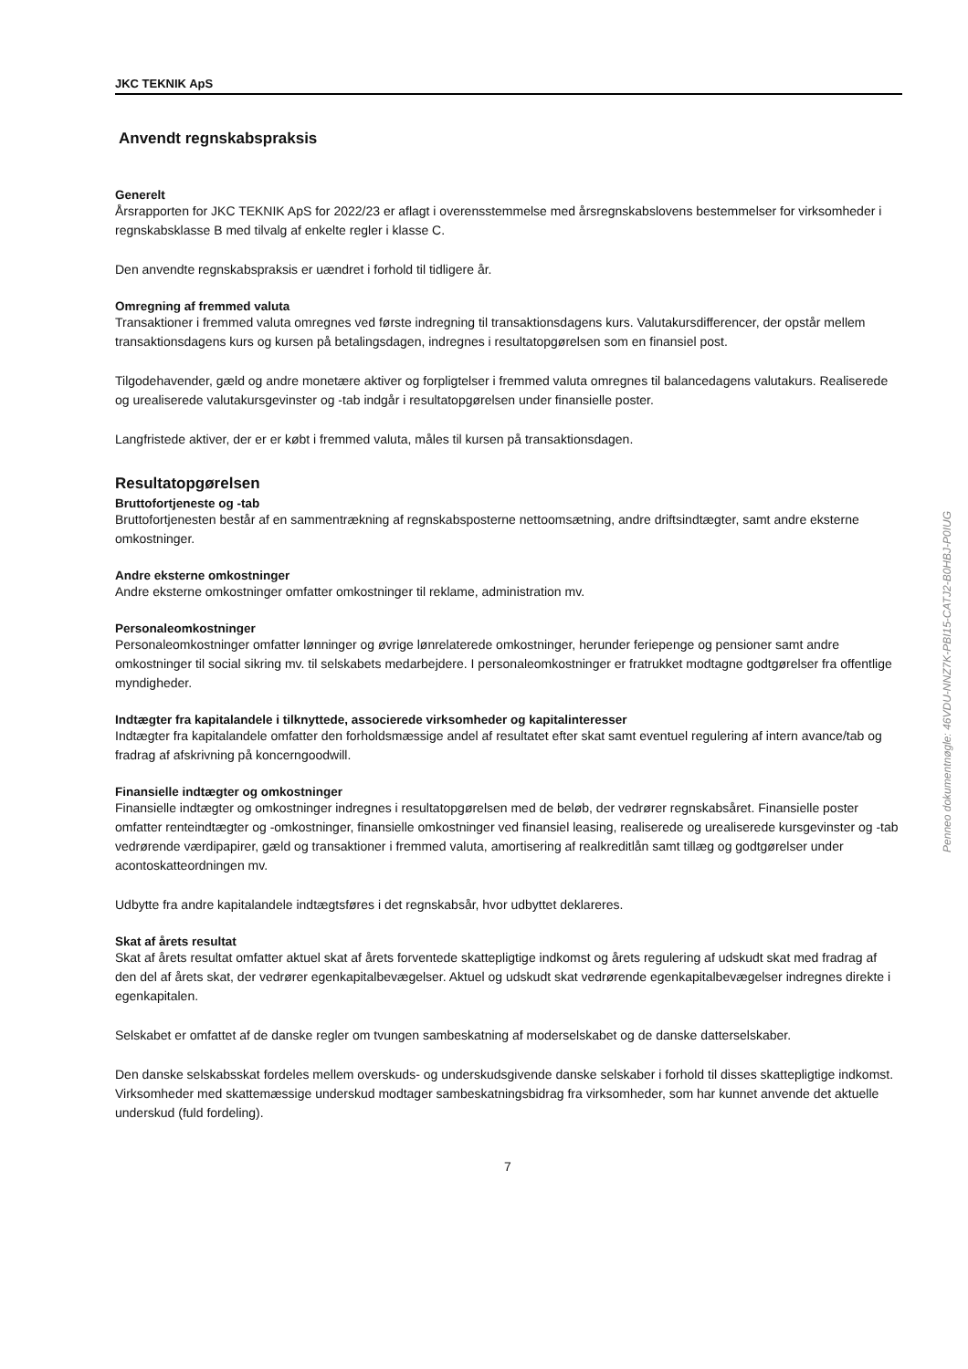JKC TEKNIK ApS
Anvendt regnskabspraksis
Generelt
Årsrapporten for JKC TEKNIK ApS for 2022/23 er aflagt i overensstemmelse med årsregnskabslovens bestemmelser for virksomheder i regnskabsklasse B med tilvalg af enkelte regler i klasse C.
Den anvendte regnskabspraksis er uændret i forhold til tidligere år.
Omregning af fremmed valuta
Transaktioner i fremmed valuta omregnes ved første indregning til transaktionsdagens kurs. Valutakursdifferencer, der opstår mellem transaktionsdagens kurs og kursen på betalingsdagen, indregnes i resultatopgørelsen som en finansiel post.
Tilgodehavender, gæld og andre monetære aktiver og forpligtelser i fremmed valuta omregnes til balancedagens valutakurs. Realiserede og urealiserede valutakursgevinster og -tab indgår i resultatopgørelsen under finansielle poster.
Langfristede aktiver, der er er købt i fremmed valuta, måles til kursen på transaktionsdagen.
Resultatopgørelsen
Bruttofortjeneste og -tab
Bruttofortjenesten består af en sammentrækning af regnskabsposterne nettoomsætning, andre driftsindtægter, samt andre eksterne omkostninger.
Andre eksterne omkostninger
Andre eksterne omkostninger omfatter omkostninger til reklame, administration mv.
Personaleomkostninger
Personaleomkostninger omfatter lønninger og øvrige lønrelaterede omkostninger, herunder feriepenge og pensioner samt andre omkostninger til social sikring mv. til selskabets medarbejdere. I personaleomkostninger er fratrukket modtagne godtgørelser fra offentlige myndigheder.
Indtægter fra kapitalandele i tilknyttede, associerede virksomheder og kapitalinteresser
Indtægter fra kapitalandele omfatter den forholdsmæssige andel af resultatet efter skat samt eventuel regulering af intern avance/tab og fradrag af afskrivning på koncerngoodwill.
Finansielle indtægter og omkostninger
Finansielle indtægter og omkostninger indregnes i resultatopgørelsen med de beløb, der vedrører regnskabsåret. Finansielle poster omfatter renteindtægter og -omkostninger, finansielle omkostninger ved finansiel leasing, realiserede og urealiserede kursgevinster og -tab vedrørende værdipapirer, gæld og transaktioner i fremmed valuta, amortisering af realkreditlån samt tillæg og godtgørelser under acontoskatteordningen mv.
Udbytte fra andre kapitalandele indtægtsføres i det regnskabsår, hvor udbyttet deklareres.
Skat af årets resultat
Skat af årets resultat omfatter aktuel skat af årets forventede skattepligtige indkomst og årets regulering af udskudt skat med fradrag af den del af årets skat, der vedrører egenkapitalbevægelser. Aktuel og udskudt skat vedrørende egenkapitalbevægelser indregnes direkte i egenkapitalen.
Selskabet er omfattet af de danske regler om tvungen sambeskatning af moderselskabet og de danske datterselskaber.
Den danske selskabsskat fordeles mellem overskuds- og underskudsgivende danske selskaber i forhold til disses skattepligtige indkomst. Virksomheder med skattemæssige underskud modtager sambeskatningsbidrag fra virksomheder, som har kunnet anvende det aktuelle underskud (fuld fordeling).
7
Penneo dokumentnøgle: 46VDU-NNZ7K-PBI15-CATJ2-B0HBJ-P0IUG